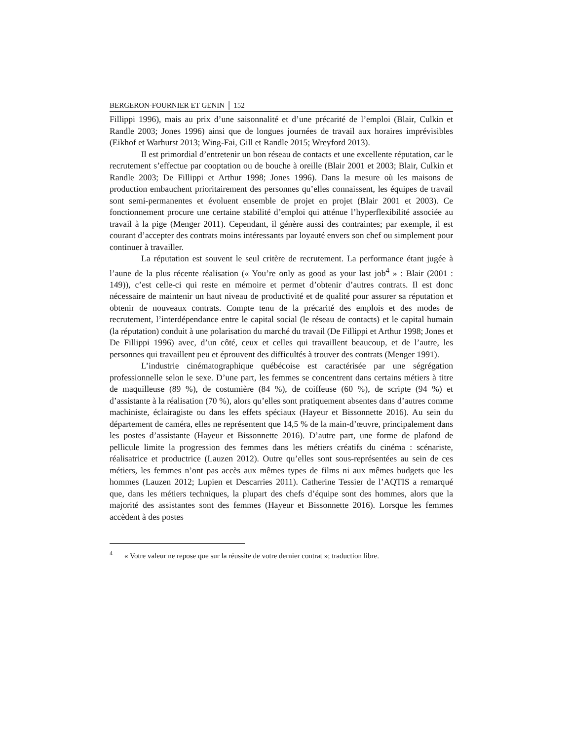BERGERON-FOURNIER ET GENIN │ 152
Fillippi 1996), mais au prix d’une saisonnalité et d’une précarité de l’emploi (Blair, Culkin et Randle 2003; Jones 1996) ainsi que de longues journées de travail aux horaires imprévisibles (Eikhof et Warhurst 2013; Wing-Fai, Gill et Randle 2015; Wreyford 2013).
Il est primordial d’entretenir un bon réseau de contacts et une excellente réputation, car le recrutement s’effectue par cooptation ou de bouche à oreille (Blair 2001 et 2003; Blair, Culkin et Randle 2003; De Fillippi et Arthur 1998; Jones 1996). Dans la mesure où les maisons de production embauchent prioritairement des personnes qu’elles connaissent, les équipes de travail sont semi-permanentes et évoluent ensemble de projet en projet (Blair 2001 et 2003). Ce fonctionnement procure une certaine stabilité d’emploi qui atténue l’hyperflexibilité associée au travail à la pige (Menger 2011). Cependant, il génère aussi des contraintes; par exemple, il est courant d’accepter des contrats moins intéressants par loyauté envers son chef ou simplement pour continuer à travailler.
La réputation est souvent le seul critère de recrutement. La performance étant jugée à l’aune de la plus récente réalisation (« You’re only as good as your last job<sup>4</sup> » : Blair (2001 : 149)), c’est celle-ci qui reste en mémoire et permet d’obtenir d’autres contrats. Il est donc nécessaire de maintenir un haut niveau de productivité et de qualité pour assurer sa réputation et obtenir de nouveaux contrats. Compte tenu de la précarité des emplois et des modes de recrutement, l’interdépendance entre le capital social (le réseau de contacts) et le capital humain (la réputation) conduit à une polarisation du marché du travail (De Fillippi et Arthur 1998; Jones et De Fillippi 1996) avec, d’un côté, ceux et celles qui travaillent beaucoup, et de l’autre, les personnes qui travaillent peu et éprouvent des difficultés à trouver des contrats (Menger 1991).
L’industrie cinématographique québécoise est caractérisée par une ségrégation professionnelle selon le sexe. D’une part, les femmes se concentrent dans certains métiers à titre de maquilleuse (89 %), de costumière (84 %), de coiffeuse (60 %), de scripte (94 %) et d’assistante à la réalisation (70 %), alors qu’elles sont pratiquement absentes dans d’autres comme machiniste, éclairagiste ou dans les effets spéciaux (Hayeur et Bissonnette 2016). Au sein du département de caméra, elles ne représentent que 14,5 % de la main-d’œuvre, principalement dans les postes d’assistante (Hayeur et Bissonnette 2016). D’autre part, une forme de plafond de pellicule limite la progression des femmes dans les métiers créatifs du cinéma : scénariste, réalisatrice et productrice (Lauzen 2012). Outre qu’elles sont sous-représentées au sein de ces métiers, les femmes n’ont pas accès aux mêmes types de films ni aux mêmes budgets que les hommes (Lauzen 2012; Lupien et Descarries 2011). Catherine Tessier de l’AQTIS a remarqué que, dans les métiers techniques, la plupart des chefs d’équipe sont des hommes, alors que la majorité des assistantes sont des femmes (Hayeur et Bissonnette 2016). Lorsque les femmes accèdent à des postes
<sup>4</sup> « Votre valeur ne repose que sur la réussite de votre dernier contrat »; traduction libre.